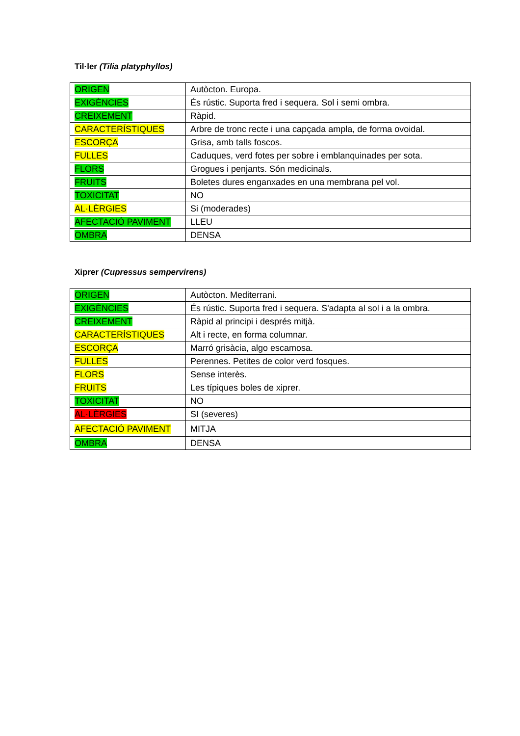Til·ler (Tilia platyphyllos)
| ORIGEN | Autòcton. Europa. |
| EXIGÈNCIES | És rústic. Suporta fred i sequera. Sol i semi ombra. |
| CREIXEMENT | Ràpid. |
| CARACTERÍSTIQUES | Arbre de tronc recte i una capçada ampla, de forma ovoidal. |
| ESCORÇA | Grisa, amb talls foscos. |
| FULLES | Caduques, verd fotes per sobre i emblanquinades per sota. |
| FLORS | Grogues i penjants. Són medicinals. |
| FRUITS | Boletes dures enganxades en una membrana pel vol. |
| TOXICITAT | NO |
| AL·LÈRGIES | Si (moderades) |
| AFECTACIÓ PAVIMENT | LLEU |
| OMBRA | DENSA |
Xiprer (Cupressus sempervirens)
| ORIGEN | Autòcton. Mediterrani. |
| EXIGÈNCIES | És rústic. Suporta fred i sequera. S'adapta al sol i a la ombra. |
| CREIXEMENT | Ràpid al principi i després mitjà. |
| CARACTERÍSTIQUES | Alt i recte, en forma columnar. |
| ESCORÇA | Marró grisàcia, algo escamosa. |
| FULLES | Perennes. Petites de color verd fosques. |
| FLORS | Sense interès. |
| FRUITS | Les típiques boles de xiprer. |
| TOXICITAT | NO |
| AL·LÈRGIES | SI (severes) |
| AFECTACIÓ PAVIMENT | MITJA |
| OMBRA | DENSA |